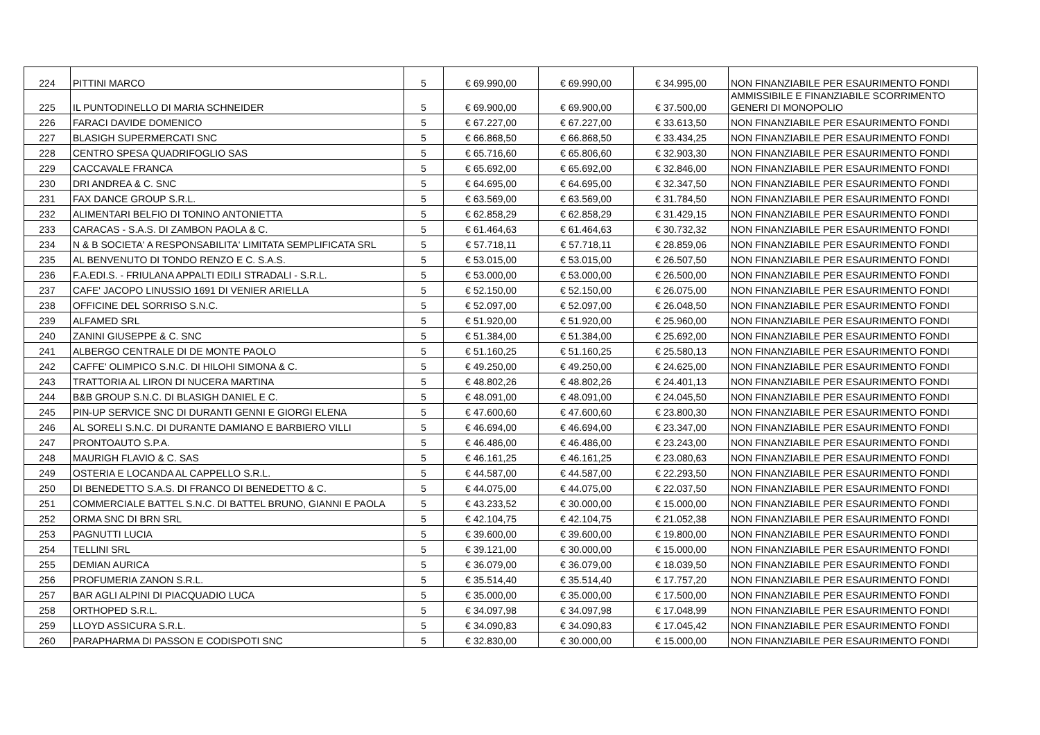| 224 | PITTINI MARCO | 5 | € 69.990,00 | € 69.990,00 | € 34.995,00 | NON FINANZIABILE PER ESAURIMENTO FONDI |
| 225 | IL PUNTODINELLO DI MARIA SCHNEIDER | 5 | € 69.900,00 | € 69.900,00 | € 37.500,00 | AMMISSIBILE E FINANZIABILE SCORRIMENTO GENERI DI MONOPOLIO |
| 226 | FARACI DAVIDE DOMENICO | 5 | € 67.227,00 | € 67.227,00 | € 33.613,50 | NON FINANZIABILE PER ESAURIMENTO FONDI |
| 227 | BLASIGH SUPERMERCATI SNC | 5 | € 66.868,50 | € 66.868,50 | € 33.434,25 | NON FINANZIABILE PER ESAURIMENTO FONDI |
| 228 | CENTRO SPESA QUADRIFOGLIO SAS | 5 | € 65.716,60 | € 65.806,60 | € 32.903,30 | NON FINANZIABILE PER ESAURIMENTO FONDI |
| 229 | CACCAVALE FRANCA | 5 | € 65.692,00 | € 65.692,00 | € 32.846,00 | NON FINANZIABILE PER ESAURIMENTO FONDI |
| 230 | DRI ANDREA & C. SNC | 5 | € 64.695,00 | € 64.695,00 | € 32.347,50 | NON FINANZIABILE PER ESAURIMENTO FONDI |
| 231 | FAX DANCE GROUP S.R.L. | 5 | € 63.569,00 | € 63.569,00 | € 31.784,50 | NON FINANZIABILE PER ESAURIMENTO FONDI |
| 232 | ALIMENTARI BELFIO DI TONINO ANTONIETTA | 5 | € 62.858,29 | € 62.858,29 | € 31.429,15 | NON FINANZIABILE PER ESAURIMENTO FONDI |
| 233 | CARACAS - S.A.S. DI ZAMBON PAOLA & C. | 5 | € 61.464,63 | € 61.464,63 | € 30.732,32 | NON FINANZIABILE PER ESAURIMENTO FONDI |
| 234 | N & B SOCIETA' A RESPONSABILITA' LIMITATA SEMPLIFICATA SRL | 5 | € 57.718,11 | € 57.718,11 | € 28.859,06 | NON FINANZIABILE PER ESAURIMENTO FONDI |
| 235 | AL BENVENUTO DI TONDO RENZO E C. S.A.S. | 5 | € 53.015,00 | € 53.015,00 | € 26.507,50 | NON FINANZIABILE PER ESAURIMENTO FONDI |
| 236 | F.A.EDI.S. - FRIULANA APPALTI EDILI STRADALI - S.R.L. | 5 | € 53.000,00 | € 53.000,00 | € 26.500,00 | NON FINANZIABILE PER ESAURIMENTO FONDI |
| 237 | CAFE' JACOPO LINUSSIO 1691 DI VENIER ARIELLA | 5 | € 52.150,00 | € 52.150,00 | € 26.075,00 | NON FINANZIABILE PER ESAURIMENTO FONDI |
| 238 | OFFICINE DEL SORRISO S.N.C. | 5 | € 52.097,00 | € 52.097,00 | € 26.048,50 | NON FINANZIABILE PER ESAURIMENTO FONDI |
| 239 | ALFAMED SRL | 5 | € 51.920,00 | € 51.920,00 | € 25.960,00 | NON FINANZIABILE PER ESAURIMENTO FONDI |
| 240 | ZANINI GIUSEPPE & C. SNC | 5 | € 51.384,00 | € 51.384,00 | € 25.692,00 | NON FINANZIABILE PER ESAURIMENTO FONDI |
| 241 | ALBERGO CENTRALE DI DE MONTE PAOLO | 5 | € 51.160,25 | € 51.160,25 | € 25.580,13 | NON FINANZIABILE PER ESAURIMENTO FONDI |
| 242 | CAFFE' OLIMPICO S.N.C. DI HILOHI SIMONA & C. | 5 | € 49.250,00 | € 49.250,00 | € 24.625,00 | NON FINANZIABILE PER ESAURIMENTO FONDI |
| 243 | TRATTORIA AL LIRON DI NUCERA MARTINA | 5 | € 48.802,26 | € 48.802,26 | € 24.401,13 | NON FINANZIABILE PER ESAURIMENTO FONDI |
| 244 | B&B GROUP S.N.C. DI BLASIGH DANIEL E C. | 5 | € 48.091,00 | € 48.091,00 | € 24.045,50 | NON FINANZIABILE PER ESAURIMENTO FONDI |
| 245 | PIN-UP SERVICE SNC DI DURANTI GENNI E GIORGI ELENA | 5 | € 47.600,60 | € 47.600,60 | € 23.800,30 | NON FINANZIABILE PER ESAURIMENTO FONDI |
| 246 | AL SORELI S.N.C. DI DURANTE DAMIANO E BARBIERO VILLI | 5 | € 46.694,00 | € 46.694,00 | € 23.347,00 | NON FINANZIABILE PER ESAURIMENTO FONDI |
| 247 | PRONTOAUTO S.P.A. | 5 | € 46.486,00 | € 46.486,00 | € 23.243,00 | NON FINANZIABILE PER ESAURIMENTO FONDI |
| 248 | MAURIGH FLAVIO & C. SAS | 5 | € 46.161,25 | € 46.161,25 | € 23.080,63 | NON FINANZIABILE PER ESAURIMENTO FONDI |
| 249 | OSTERIA E LOCANDA AL CAPPELLO S.R.L. | 5 | € 44.587,00 | € 44.587,00 | € 22.293,50 | NON FINANZIABILE PER ESAURIMENTO FONDI |
| 250 | DI BENEDETTO S.A.S. DI FRANCO DI BENEDETTO & C. | 5 | € 44.075,00 | € 44.075,00 | € 22.037,50 | NON FINANZIABILE PER ESAURIMENTO FONDI |
| 251 | COMMERCIALE BATTEL S.N.C. DI BATTEL BRUNO, GIANNI E PAOLA | 5 | € 43.233,52 | € 30.000,00 | € 15.000,00 | NON FINANZIABILE PER ESAURIMENTO FONDI |
| 252 | ORMA SNC DI BRN SRL | 5 | € 42.104,75 | € 42.104,75 | € 21.052,38 | NON FINANZIABILE PER ESAURIMENTO FONDI |
| 253 | PAGNUTTI LUCIA | 5 | € 39.600,00 | € 39.600,00 | € 19.800,00 | NON FINANZIABILE PER ESAURIMENTO FONDI |
| 254 | TELLINI SRL | 5 | € 39.121,00 | € 30.000,00 | € 15.000,00 | NON FINANZIABILE PER ESAURIMENTO FONDI |
| 255 | DEMIAN AURICA | 5 | € 36.079,00 | € 36.079,00 | € 18.039,50 | NON FINANZIABILE PER ESAURIMENTO FONDI |
| 256 | PROFUMERIA ZANON S.R.L. | 5 | € 35.514,40 | € 35.514,40 | € 17.757,20 | NON FINANZIABILE PER ESAURIMENTO FONDI |
| 257 | BAR AGLI ALPINI DI PIACQUADIO LUCA | 5 | € 35.000,00 | € 35.000,00 | € 17.500,00 | NON FINANZIABILE PER ESAURIMENTO FONDI |
| 258 | ORTHOPED S.R.L. | 5 | € 34.097,98 | € 34.097,98 | € 17.048,99 | NON FINANZIABILE PER ESAURIMENTO FONDI |
| 259 | LLOYD ASSICURA S.R.L. | 5 | € 34.090,83 | € 34.090,83 | € 17.045,42 | NON FINANZIABILE PER ESAURIMENTO FONDI |
| 260 | PARAPHARMA DI PASSON E CODISPOTI SNC | 5 | € 32.830,00 | € 30.000,00 | € 15.000,00 | NON FINANZIABILE PER ESAURIMENTO FONDI |